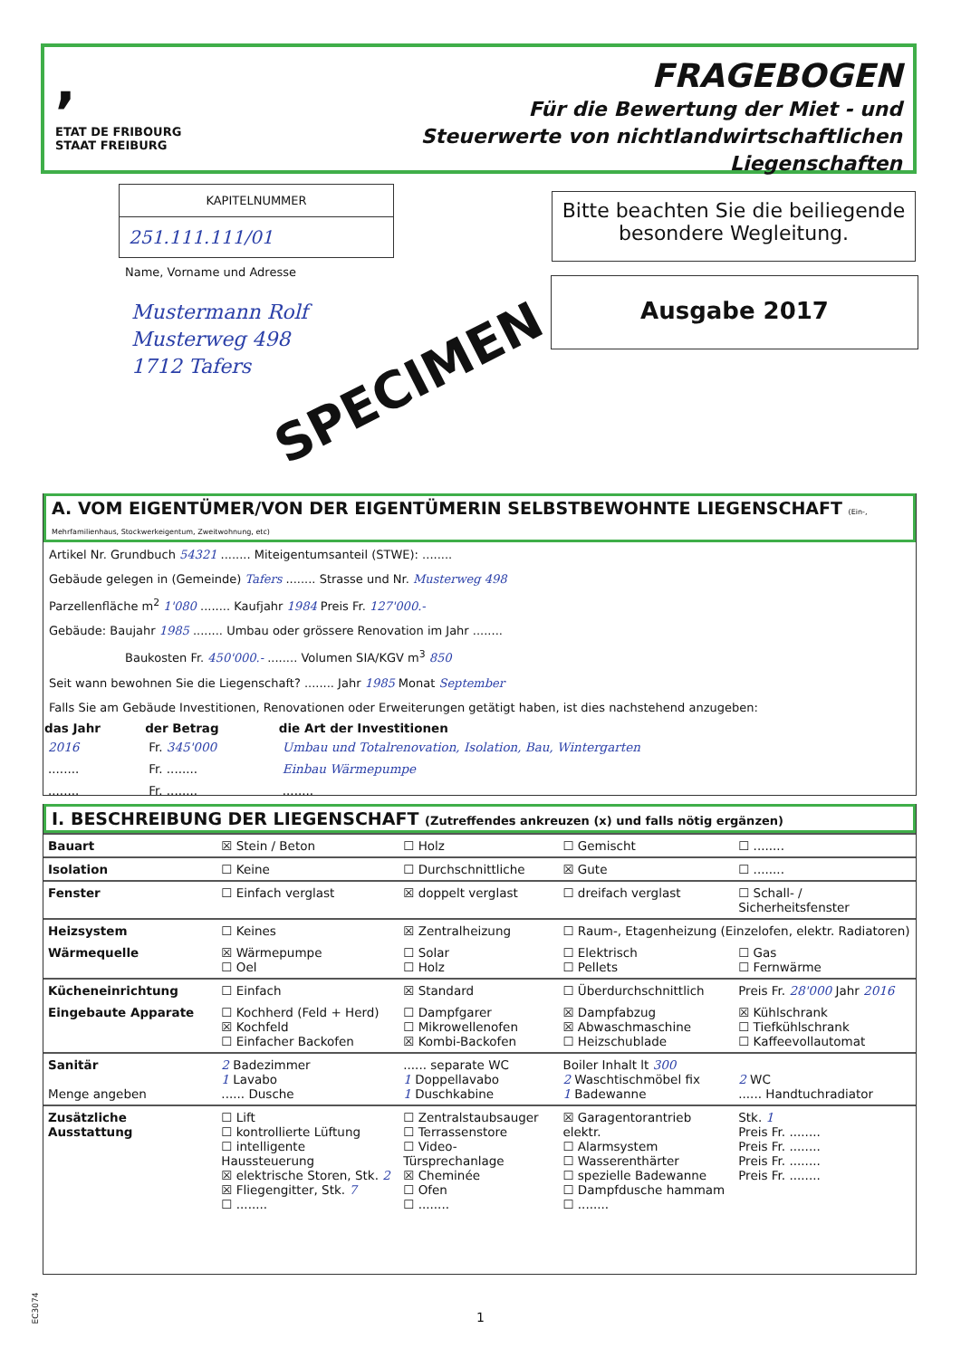,
ETAT DE FRIBOURG
STAAT FREIBURG
FRAGEBOGEN
Für die Bewertung der Miet - und
Steuerwerte von nichtlandwirtschaftlichen
Liegenschaften
KAPITELNUMMER
251.111.111/01
Name, Vorname und Adresse
Mustermann Rolf
Musterweg 498
1712 Tafers
SPECIMEN
Bitte beachten Sie die beiliegende besondere Wegleitung.
Ausgabe 2017
A. VOM EIGENTÜMER/VON DER EIGENTÜMERIN SELBSTBEWOHNTE LIEGENSCHAFT (Ein-, Mehrfamilienhaus, Stockwerkeigentum, Zweitwohnung, etc)
Artikel Nr. Grundbuch 54321 ........ Miteigentumsanteil (STWE): ........
Gebäude gelegen in (Gemeinde) Tafers ........ Strasse und Nr. Musterweg 498
Parzellenfläche m<sup>2</sup> 1'080 ........ Kaufjahr 1984 Preis Fr. 127'000.-
Gebäude: Baujahr 1985 ........ Umbau oder grössere Renovation im Jahr ........
Baukosten Fr. 450'000.- ........ Volumen SIA/KGV m<sup>3</sup> 850
Seit wann bewohnen Sie die Liegenschaft? ........ Jahr 1985 Monat September
Falls Sie am Gebäude Investitionen, Renovationen oder Erweiterungen getätigt haben, ist dies nachstehend anzugeben:
| das Jahr | der Betrag | die Art der Investitionen |
| --- | --- | --- |
| 2016 | Fr. 345'000 | Umbau und Totalrenovation, Isolation, Bau, Wintergarten |
| ........ | Fr. ........ | Einbau Wärmepumpe |
| ........ | Fr. ........ | ........ |
I. BESCHREIBUNG DER LIEGENSCHAFT (Zutreffendes ankreuzen (x) und falls nötig ergänzen)
| Bauart | ☒ Stein / Beton | ☐ Holz | ☐ Gemischt | ☐ ........ |
| Isolation | ☐ Keine | ☐ Durchschnittliche | ☒ Gute | ☐ ........ |
| Fenster | ☐ Einfach verglast | ☒ doppelt verglast | ☐ dreifach verglast | ☐ Schall- / Sicherheitsfenster |
| Heizsystem | ☐ Keines | ☒ Zentralheizung | ☐ Raum-, Etagenheizung (Einzelofen, elektr. Radiatoren) | |
| Wärmequelle | ☒ Wärmepumpe ☐ Oel | ☐ Solar ☐ Holz | ☐ Elektrisch ☐ Pellets | ☐ Gas ☐ Fernwärme |
| Kücheneinrichtung | ☐ Einfach | ☒ Standard | ☐ Überdurchschnittlich | Preis Fr. 28'000 Jahr 2016 |
| Eingebaute Apparate | ☐ Kochherd (Feld + Herd) ☒ Kochfeld ☐ Einfacher Backofen | ☐ Dampfgarer ☐ Mikrowellenofen ☒ Kombi-Backofen | ☒ Dampfabzug ☒ Abwaschmaschine ☐ Heizschublade | ☒ Kühlschrank ☐ Tiefkühlschrank ☐ Kaffeevollautomat |
| Sanitär Menge angeben | 2 Badezimmer 1 Lavabo ...... Dusche | ...... separate WC 1 Doppellavabo 1 Duschkabine | Boiler Inhalt lt 300 2 Waschtischmöbel fix 1 Badewanne | 2 WC ...... Handtuchradiator |
| Zusätzliche Ausstattung | ☐ Lift ☐ kontrollierte Lüftung ☐ intelligente Haussteuerung ☒ elektrische Storen, Stk. 2 ☒ Fliegengitter, Stk. 7 ☐ ........ | ☐ Zentralstaubsauger ☐ Terrassenstore ☐ Video-Türsprechanlage ☒ Cheminée ☐ Ofen ☐ ........ | ☒ Garagentorantrieb elektr. ☐ Alarmsystem ☐ Wasserenthärter ☐ spezielle Badewanne ☐ Dampfdusche hammam ☐ ........ | Stk. 1 Preis Fr. ........ Preis Fr. ........ Preis Fr. ........ Preis Fr. ........ |
EC3074
1